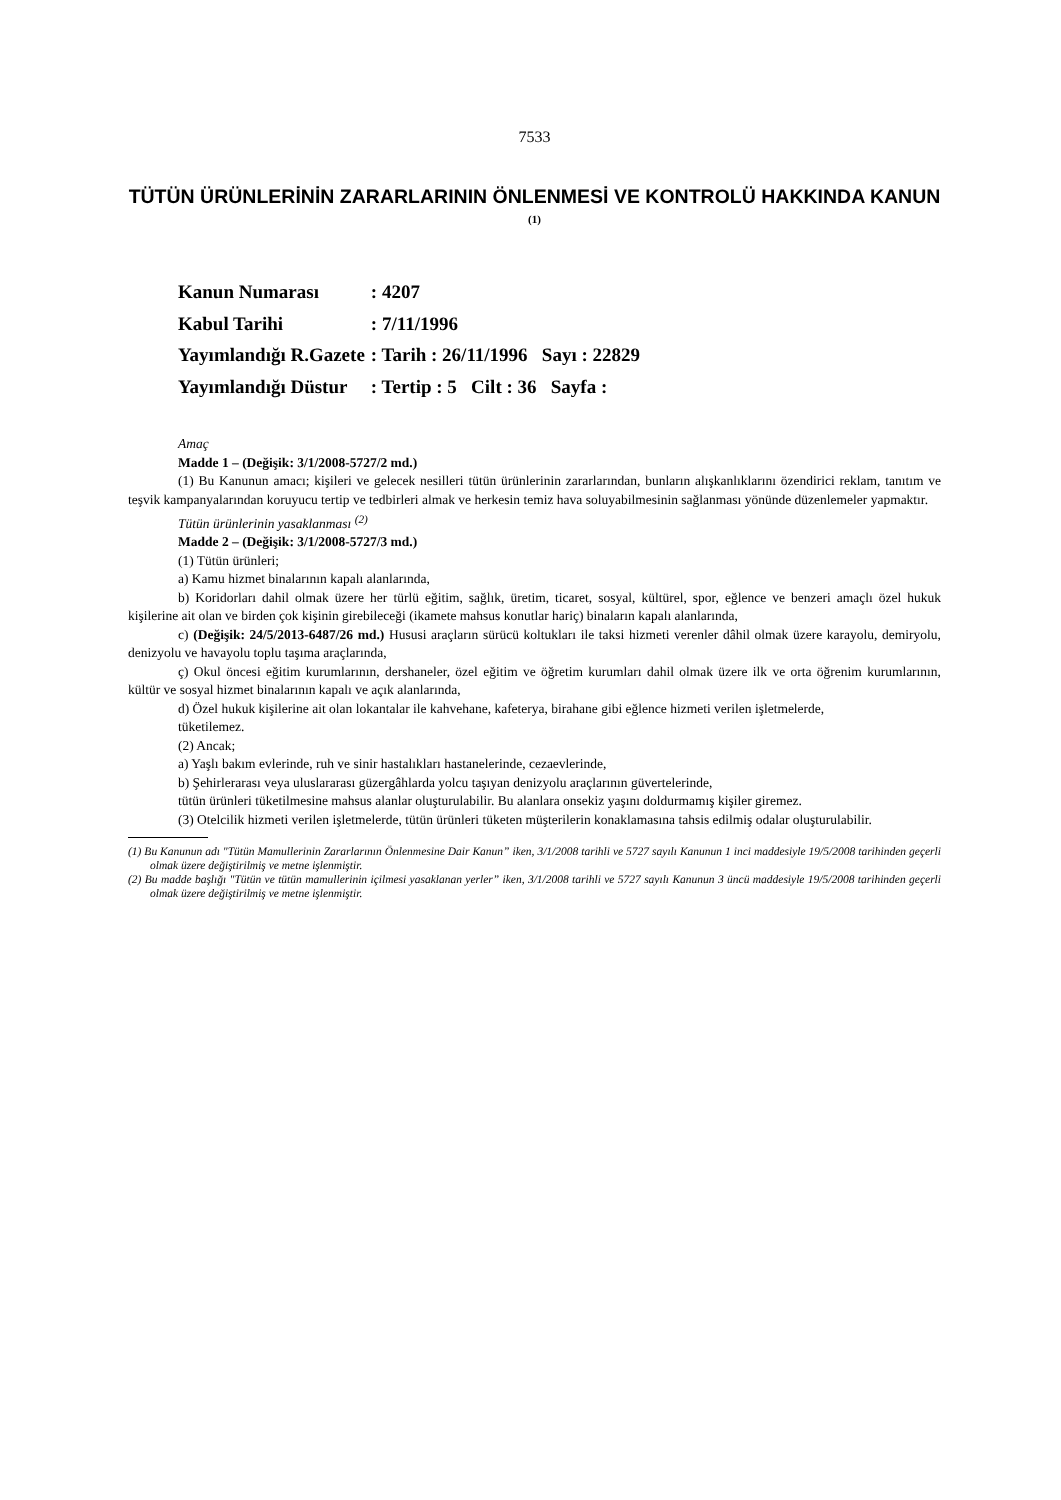7533
TÜTÜN ÜRÜNLERİNİN ZARARLARININ ÖNLENMESİ VE KONTROLÜ HAKKINDA KANUN <sup>(1)</sup>
| Kanun Numarası | : 4207 |
| Kabul Tarihi | : 7/11/1996 |
| Yayımlandığı R.Gazete | : Tarih : 26/11/1996 Sayı : 22829 |
| Yayımlandığı Düstur | : Tertip : 5 Cilt : 36 Sayfa : |
Amaç
Madde 1 – (Değişik: 3/1/2008-5727/2 md.)
(1) Bu Kanunun amacı; kişileri ve gelecek nesilleri tütün ürünlerinin zararlarından, bunların alışkanlıklarını özendirici reklam, tanıtım ve teşvik kampanyalarından koruyucu tertip ve tedbirleri almak ve herkesin temiz hava soluyabilmesinin sağlanması yönünde düzenlemeler yapmaktır.
Tütün ürünlerinin yasaklanması <sup>(2)</sup>
Madde 2 – (Değişik: 3/1/2008-5727/3 md.)
(1) Tütün ürünleri;
a) Kamu hizmet binalarının kapalı alanlarında,
b) Koridorları dahil olmak üzere her türlü eğitim, sağlık, üretim, ticaret, sosyal, kültürel, spor, eğlence ve benzeri amaçlı özel hukuk kişilerine ait olan ve birden çok kişinin girebileceği (ikamete mahsus konutlar hariç) binaların kapalı alanlarında,
c) (Değişik: 24/5/2013-6487/26 md.) Hususi araçların sürücü koltukları ile taksi hizmeti verenler dâhil olmak üzere karayolu, demiryolu, denizyolu ve havayolu toplu taşıma araçlarında,
ç) Okul öncesi eğitim kurumlarının, dershaneler, özel eğitim ve öğretim kurumları dahil olmak üzere ilk ve orta öğrenim kurumlarının, kültür ve sosyal hizmet binalarının kapalı ve açık alanlarında,
d) Özel hukuk kişilerine ait olan lokantalar ile kahvehane, kafeterya, birahane gibi eğlence hizmeti verilen işletmelerde,
tüketilemez.
(2) Ancak;
a) Yaşlı bakım evlerinde, ruh ve sinir hastalıkları hastanelerinde, cezaevlerinde,
b) Şehirlerarası veya uluslararası güzergâhlarda yolcu taşıyan denizyolu araçlarının güvertelerinde,
tütün ürünleri tüketilmesine mahsus alanlar oluşturulabilir. Bu alanlara onsekiz yaşını doldurmamış kişiler giremez.
(3) Otelcilik hizmeti verilen işletmelerde, tütün ürünleri tüketen müşterilerin konaklamasına tahsis edilmiş odalar oluşturulabilir.
(1) Bu Kanunun adı "Tütün Mamullerinin Zararlarının Önlenmesine Dair Kanun” iken, 3/1/2008 tarihli ve 5727 sayılı Kanunun 1 inci maddesiyle 19/5/2008 tarihinden geçerli olmak üzere değiştirilmiş ve metne işlenmiştir.
(2) Bu madde başlığı "Tütün ve tütün mamullerinin içilmesi yasaklanan yerler” iken, 3/1/2008 tarihli ve 5727 sayılı Kanunun 3 üncü maddesiyle 19/5/2008 tarihinden geçerli olmak üzere değiştirilmiş ve metne işlenmiştir.